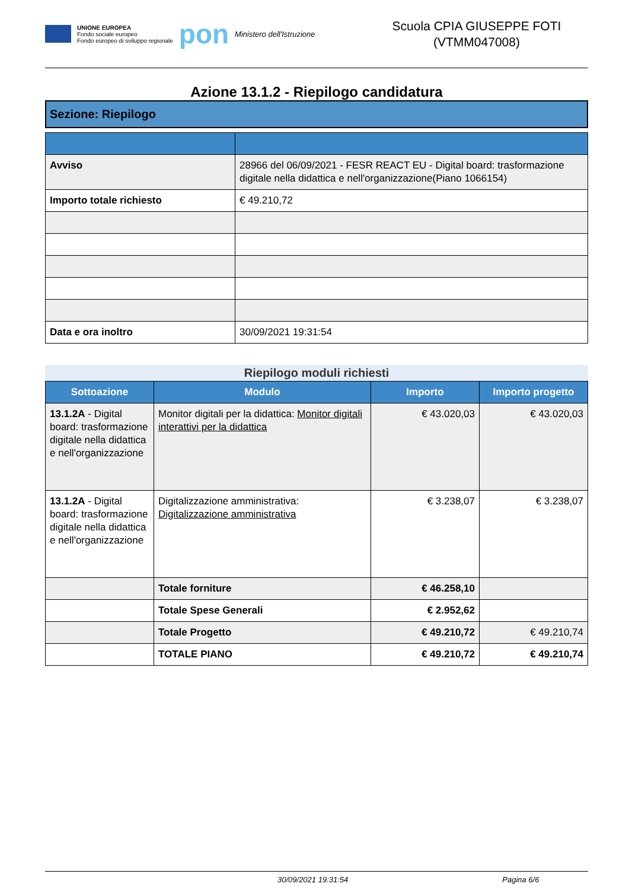UNIONE EUROPEA
Fondo sociale europeo
Fondo europeo di sviluppo regionale
pon
Ministero dell'Istruzione
Scuola CPIA GIUSEPPE FOTI
(VTMM047008)
Azione 13.1.2 - Riepilogo candidatura
Sezione: Riepilogo
| Avviso | 28966 del 06/09/2021 - FESR REACT EU - Digital board: trasformazione digitale nella didattica e nell'organizzazione(Piano 1066154) |
| Importo totale richiesto | € 49.210,72 |
| Data e ora inoltro | 30/09/2021 19:31:54 |
Riepilogo moduli richiesti
| Sottoazione | Modulo | Importo | Importo progetto |
| --- | --- | --- | --- |
| 13.1.2A - Digital board: trasformazione digitale nella didattica e nell'organizzazione | Monitor digitali per la didattica: Monitor digitali interattivi per la didattica | € 43.020,03 | € 43.020,03 |
| 13.1.2A - Digital board: trasformazione digitale nella didattica e nell'organizzazione | Digitalizzazione amministrativa: Digitalizzazione amministrativa | € 3.238,07 | € 3.238,07 |
| | Totale forniture | € 46.258,10 | |
| | Totale Spese Generali | € 2.952,62 | |
| | Totale Progetto | € 49.210,72 | € 49.210,74 |
| | TOTALE PIANO | € 49.210,72 | € 49.210,74 |
30/09/2021 19:31:54 Pagina 6/6